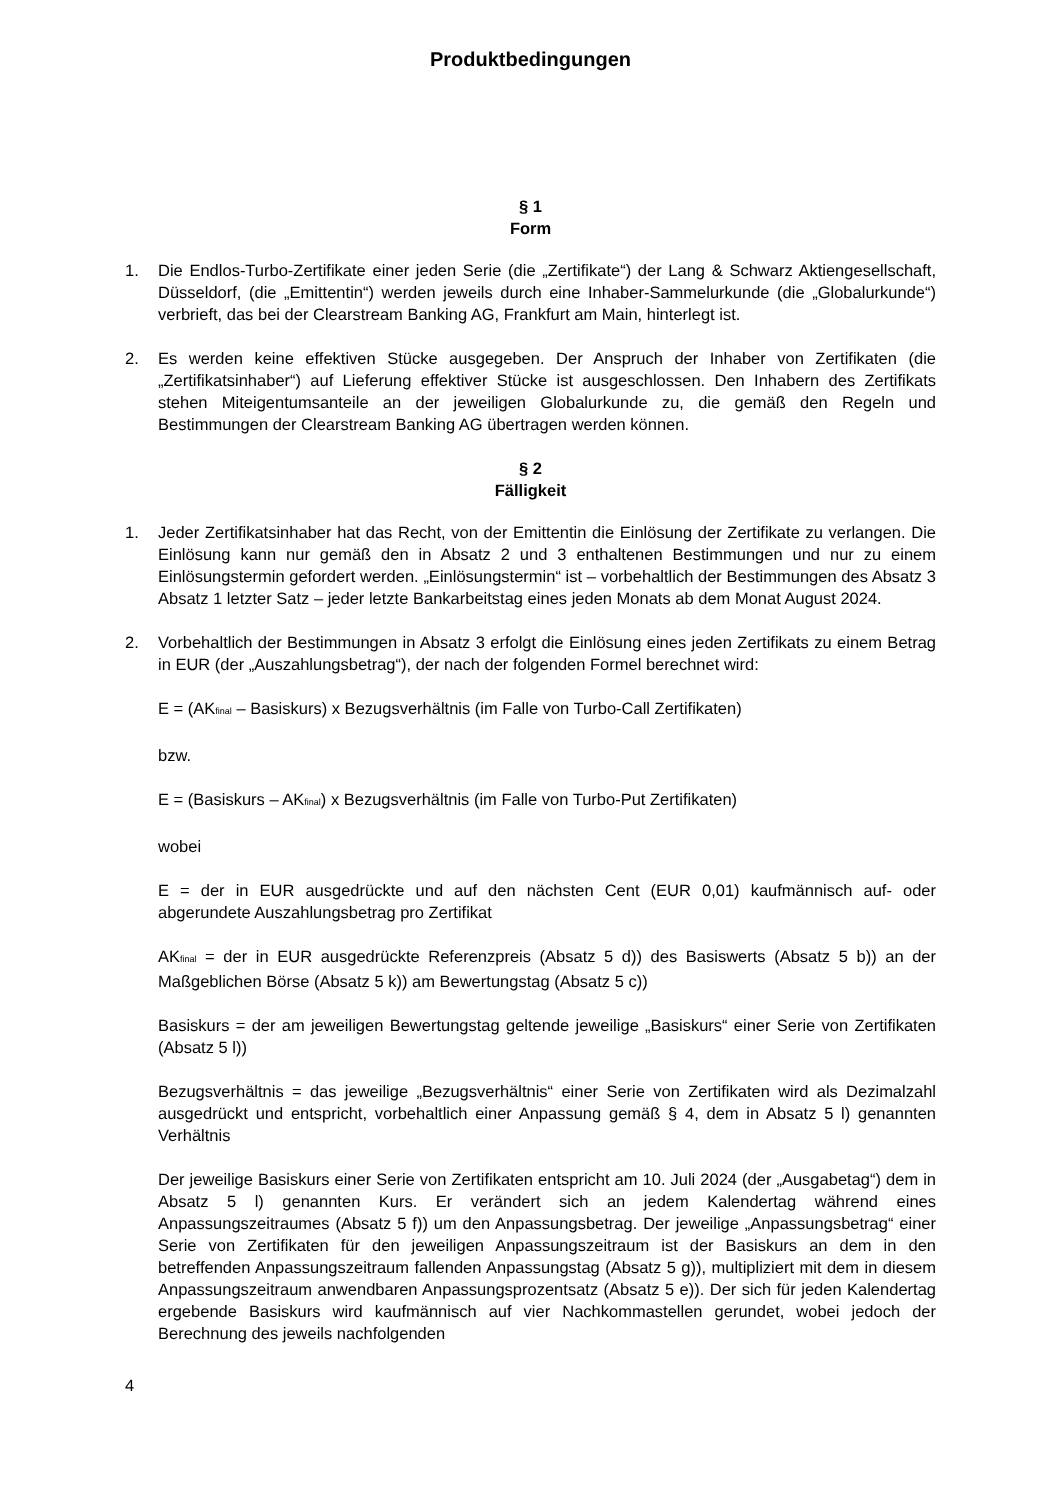Produktbedingungen
§ 1
Form
1. Die Endlos-Turbo-Zertifikate einer jeden Serie (die „Zertifikate“) der Lang & Schwarz Aktiengesellschaft, Düsseldorf, (die „Emittentin“) werden jeweils durch eine Inhaber-Sammelurkunde (die „Globalurkunde“) verbrieft, das bei der Clearstream Banking AG, Frankfurt am Main, hinterlegt ist.
2. Es werden keine effektiven Stücke ausgegeben. Der Anspruch der Inhaber von Zertifikaten (die „Zertifikatsinhaber“) auf Lieferung effektiver Stücke ist ausgeschlossen. Den Inhabern des Zertifikats stehen Miteigentumsanteile an der jeweiligen Globalurkunde zu, die gemäß den Regeln und Bestimmungen der Clearstream Banking AG übertragen werden können.
§ 2
Fälligkeit
1. Jeder Zertifikatsinhaber hat das Recht, von der Emittentin die Einlösung der Zertifikate zu verlangen. Die Einlösung kann nur gemäß den in Absatz 2 und 3 enthaltenen Bestimmungen und nur zu einem Einlösungstermin gefordert werden. „Einlösungstermin“ ist – vorbehaltlich der Bestimmungen des Absatz 3 Absatz 1 letzter Satz – jeder letzte Bankarbeitstag eines jeden Monats ab dem Monat August 2024.
2. Vorbehaltlich der Bestimmungen in Absatz 3 erfolgt die Einlösung eines jeden Zertifikats zu einem Betrag in EUR (der „Auszahlungsbetrag“), der nach der folgenden Formel berechnet wird:
E = (AK<sub>final</sub> – Basiskurs) x Bezugsverhältnis (im Falle von Turbo-Call Zertifikaten)
bzw.
E = (Basiskurs – AK<sub>final</sub>) x Bezugsverhältnis (im Falle von Turbo-Put Zertifikaten)
wobei
E = der in EUR ausgedrückte und auf den nächsten Cent (EUR 0,01) kaufmännisch auf- oder abgerundete Auszahlungsbetrag pro Zertifikat
AK<sub>final</sub> = der in EUR ausgedrückte Referenzpreis (Absatz 5 d)) des Basiswerts (Absatz 5 b)) an der Maßgeblichen Börse (Absatz 5 k)) am Bewertungstag (Absatz 5 c))
Basiskurs = der am jeweiligen Bewertungstag geltende jeweilige „Basiskurs“ einer Serie von Zertifikaten (Absatz 5 l))
Bezugsverhältnis = das jeweilige „Bezugsverhältnis“ einer Serie von Zertifikaten wird als Dezimalzahl ausgedrückt und entspricht, vorbehaltlich einer Anpassung gemäß § 4, dem in Absatz 5 l) genannten Verhältnis
Der jeweilige Basiskurs einer Serie von Zertifikaten entspricht am 10. Juli 2024 (der „Ausgabetag“) dem in Absatz 5 l) genannten Kurs. Er verändert sich an jedem Kalendertag während eines Anpassungszeitraumes (Absatz 5 f)) um den Anpassungsbetrag. Der jeweilige „Anpassungsbetrag“ einer Serie von Zertifikaten für den jeweiligen Anpassungszeitraum ist der Basiskurs an dem in den betreffenden Anpassungszeitraum fallenden Anpassungstag (Absatz 5 g)), multipliziert mit dem in diesem Anpassungszeitraum anwendbaren Anpassungsprozentsatz (Absatz 5 e)). Der sich für jeden Kalendertag ergebende Basiskurs wird kaufmännisch auf vier Nachkommastellen gerundet, wobei jedoch der Berechnung des jeweils nachfolgenden
4